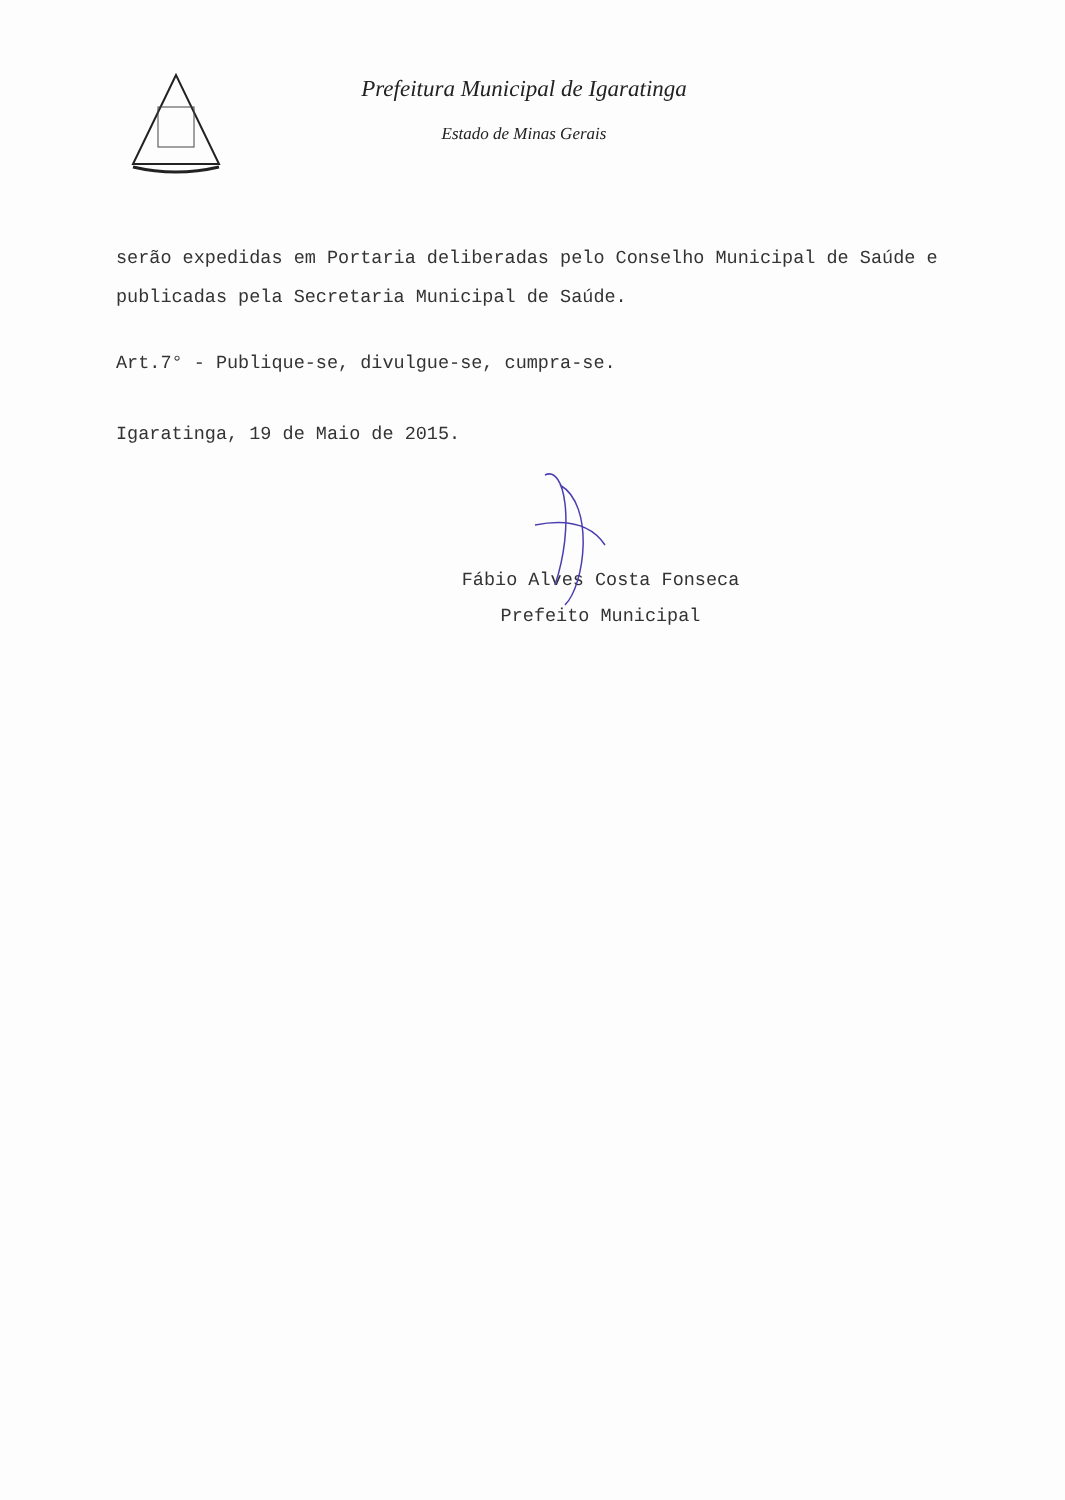Prefeitura Municipal de Igaratinga
Estado de Minas Gerais
serão expedidas em Portaria deliberadas pelo Conselho Municipal de Saúde e publicadas pela Secretaria Municipal de Saúde.
Art.7° - Publique-se, divulgue-se, cumpra-se.
Igaratinga, 19 de Maio de 2015.
Fábio Alves Costa Fonseca
Prefeito Municipal